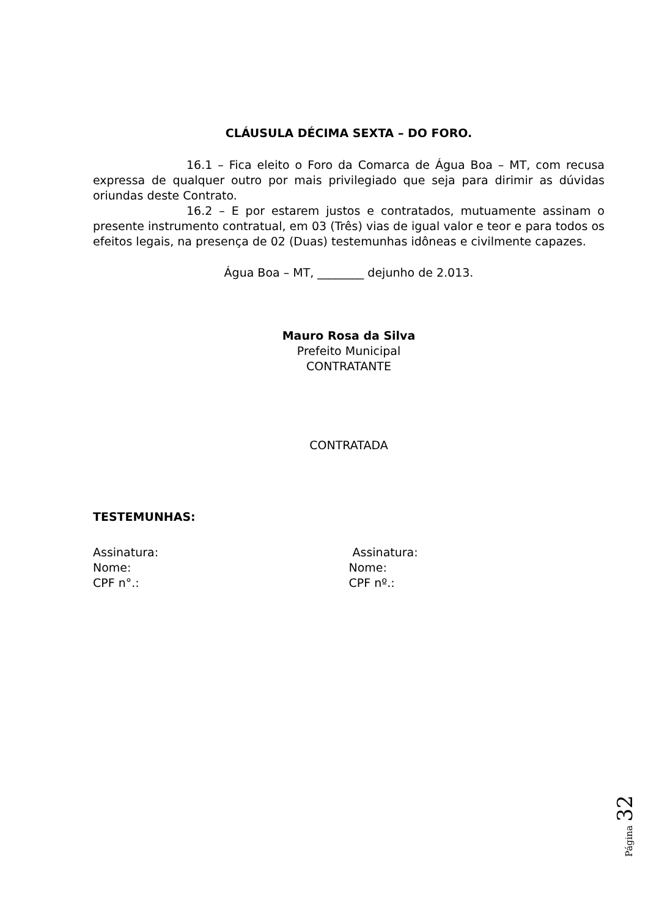CLÁUSULA DÉCIMA SEXTA – DO FORO.
16.1 – Fica eleito o Foro da Comarca de Água Boa – MT, com recusa expressa de qualquer outro por mais privilegiado que seja para dirimir as dúvidas oriundas deste Contrato.
16.2 – E por estarem justos e contratados, mutuamente assinam o presente instrumento contratual, em 03 (Três) vias de igual valor e teor e para todos os efeitos legais, na presença de 02 (Duas) testemunhas idôneas e civilmente capazes.
Água Boa – MT, ________ dejunho de 2.013.
Mauro Rosa da Silva
Prefeito Municipal
CONTRATANTE
CONTRATADA
TESTEMUNHAS:
Assinatura:
Nome:
CPF n°.:
Assinatura:
Nome:
CPF nº.:
Página 32